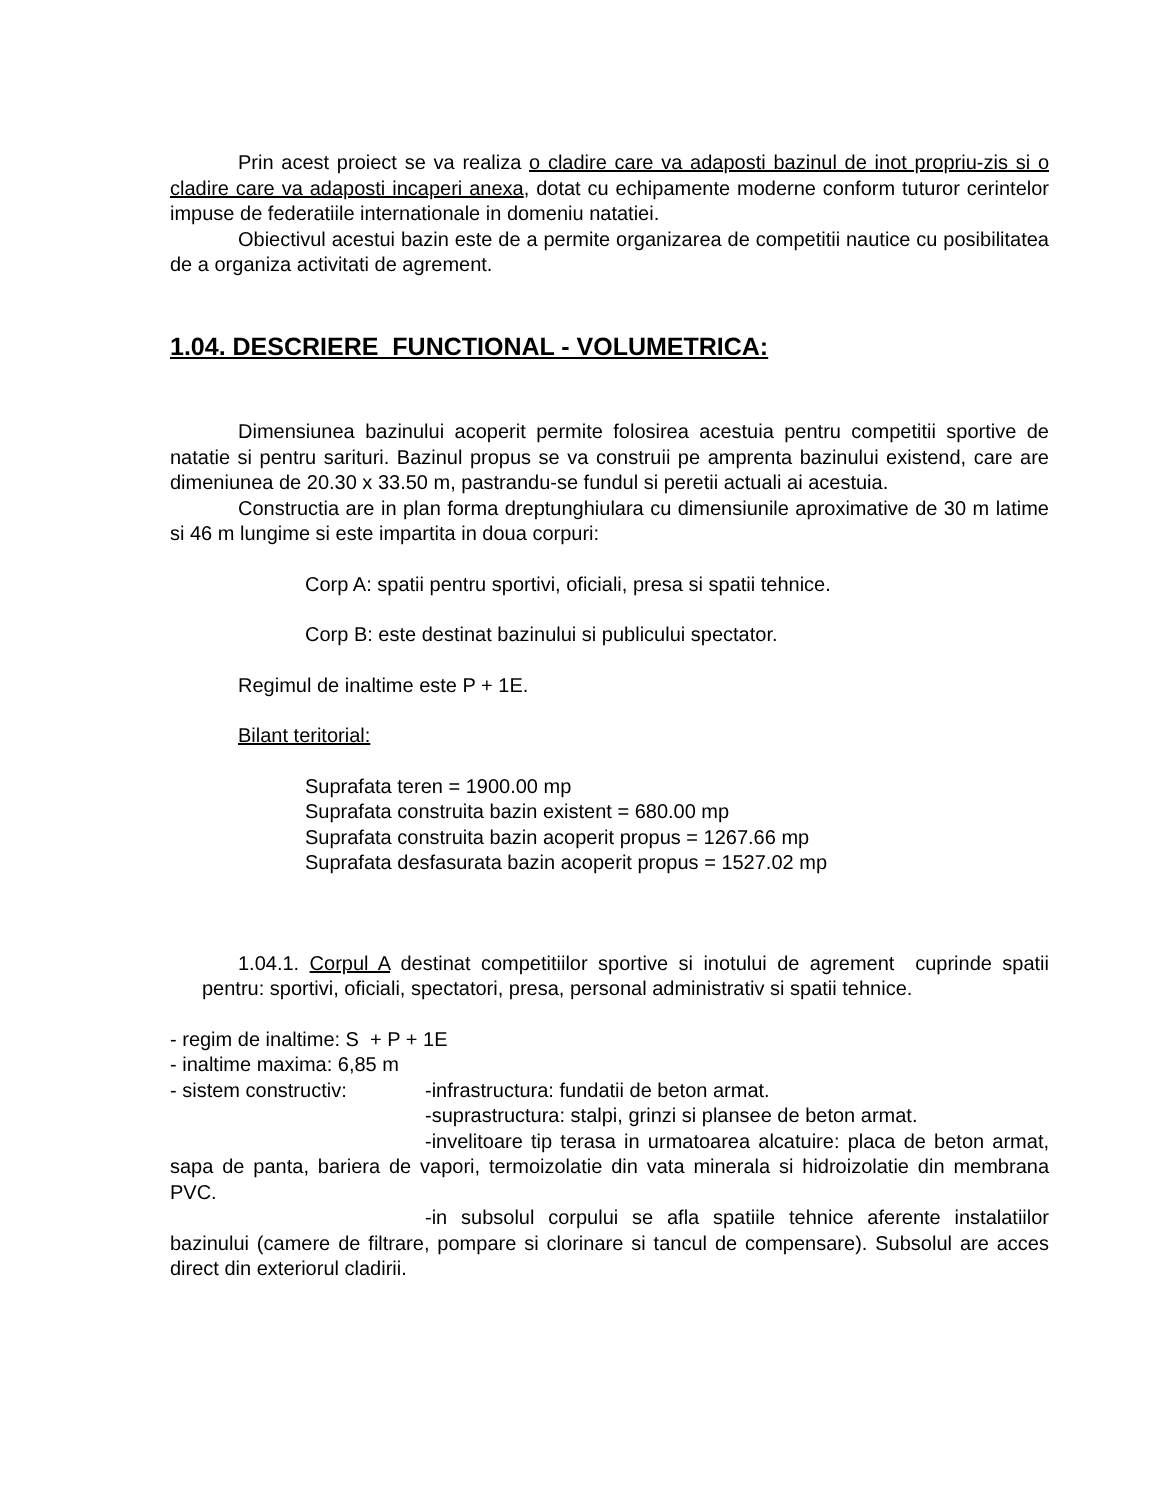Prin acest proiect se va realiza o cladire care va adaposti bazinul de inot propriu-zis si o cladire care va adaposti incaperi anexa, dotat cu echipamente moderne conform tuturor cerintelor impuse de federatiile internationale in domeniu natatiei.
Obiectivul acestui bazin este de a permite organizarea de competitii nautice cu posibilitatea de a organiza activitati de agrement.
1.04. DESCRIERE FUNCTIONAL - VOLUMETRICA:
Dimensiunea bazinului acoperit permite folosirea acestuia pentru competitii sportive de natatie si pentru sarituri. Bazinul propus se va construii pe amprenta bazinului existend, care are dimeniunea de 20.30 x 33.50 m, pastrandu-se fundul si peretii actuali ai acestuia.
Constructia are in plan forma dreptunghiulara cu dimensiunile aproximative de 30 m latime si 46 m lungime si este impartita in doua corpuri:
Corp A: spatii pentru sportivi, oficiali, presa si spatii tehnice.
Corp B: este destinat bazinului si publicului spectator.
Regimul de inaltime este P + 1E.
Bilant teritorial:
Suprafata teren = 1900.00 mp
Suprafata construita bazin existent = 680.00 mp
Suprafata construita bazin acoperit propus = 1267.66 mp
Suprafata desfasurata bazin acoperit propus = 1527.02 mp
1.04.1. Corpul A destinat competitiilor sportive si inotului de agrement cuprinde spatii pentru: sportivi, oficiali, spectatori, presa, personal administrativ si spatii tehnice.
- regim de inaltime: S + P + 1E
- inaltime maxima: 6,85 m
- sistem constructiv: -infrastructura: fundatii de beton armat.
-suprastructura: stalpi, grinzi si plansee de beton armat.
-invelitoare tip terasa in urmatoarea alcatuire: placa de beton armat, sapa de panta, bariera de vapori, termoizolatie din vata minerala si hidroizolatie din membrana PVC.
-in subsolul corpului se afla spatiile tehnice aferente instalatiilor bazinului (camere de filtrare, pompare si clorinare si tancul de compensare). Subsolul are acces direct din exteriorul cladirii.